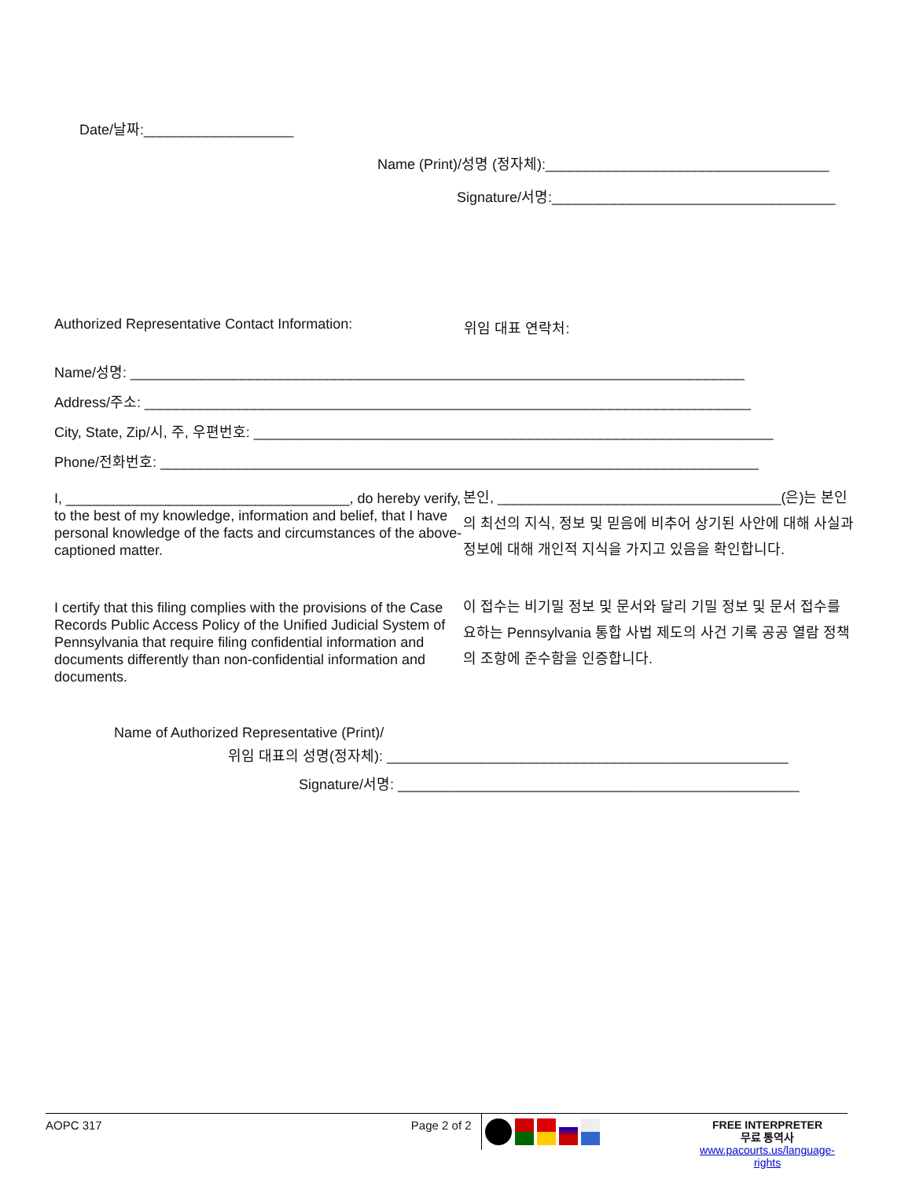Date/날짜:___________________
Name (Print)/성명 (정자체):____________________________________
Signature/서명:____________________________________
Authorized Representative Contact Information:
위임 대표 연락처:
Name/성명: ______________________________________________________________________________
Address/주소: _____________________________________________________________________________
City, State, Zip/시, 주, 우편번호: __________________________________________________________________
Phone/전화번호: ____________________________________________________________________________
I, ____________________________________, do hereby verify, to the best of my knowledge, information and belief, that I have personal knowledge of the facts and circumstances of the above-captioned matter.
본인, ____________________________________(은)는 본인의 최선의 지식, 정보 및 믿음에 비추어 상기된 사안에 대해 사실과 정보에 대해 개인적 지식을 가지고 있음을 확인합니다.
I certify that this filing complies with the provisions of the Case Records Public Access Policy of the Unified Judicial System of Pennsylvania that require filing confidential information and documents differently than non-confidential information and documents.
이 접수는 비기밀 정보 및 문서와 달리 기밀 정보 및 문서 접수를 요하는 Pennsylvania 통합 사법 제도의 사건 기록 공공 열람 정책의 조항에 준수함을 인증합니다.
Name of Authorized Representative (Print)/
위임 대표의 성명(정자체): ___________________________________________________
Signature/서명: ___________________________________________________
AOPC 317 Page 2 of 2
FREE INTERPRETER
무료 통역사
www.pacourts.us/language-rights